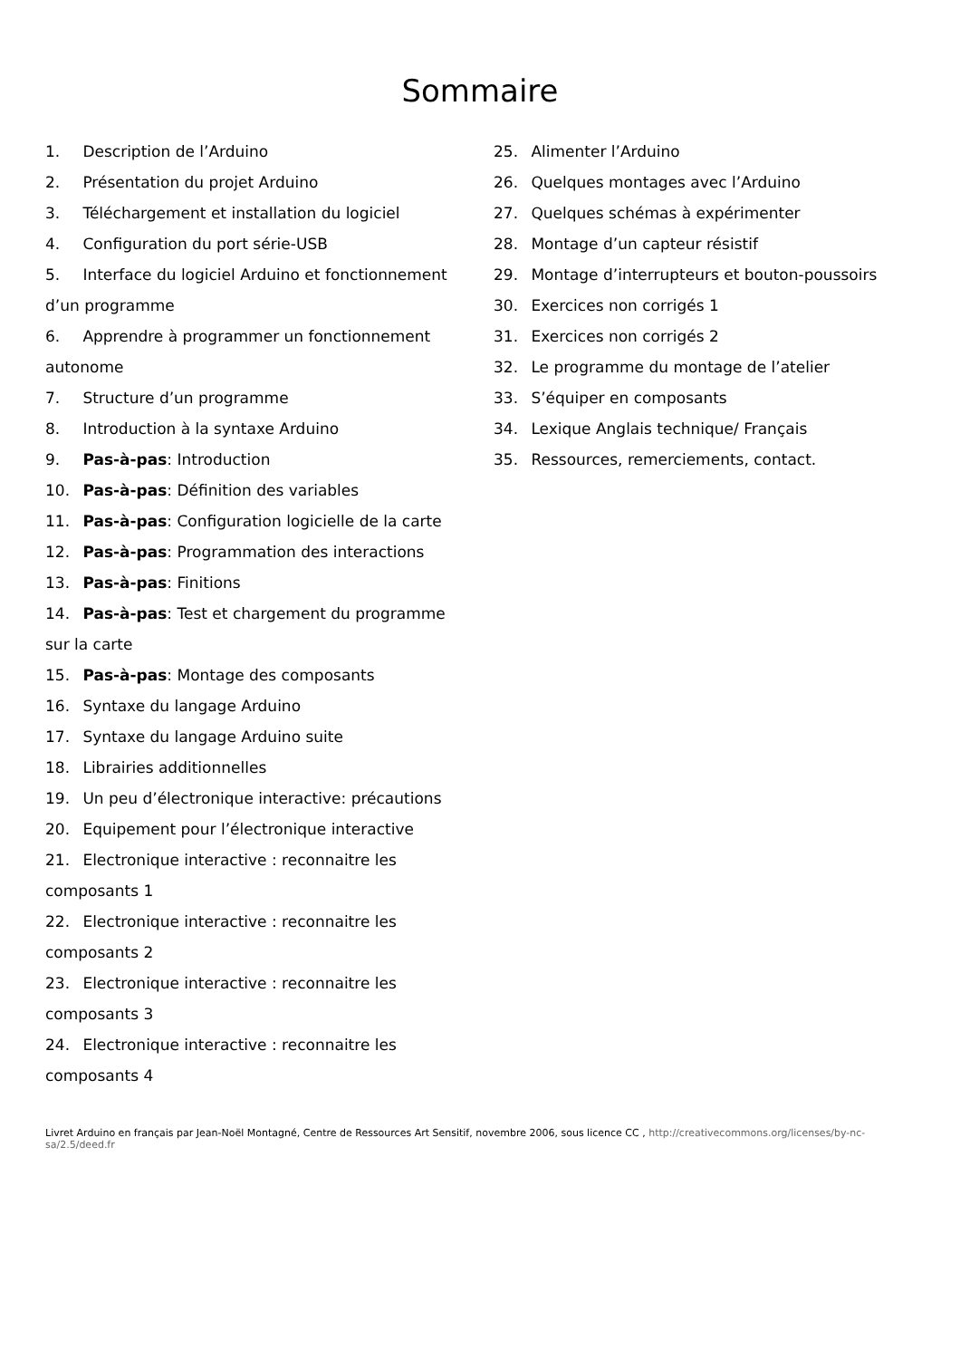Sommaire
1. Description de l’Arduino
2. Présentation du projet Arduino
3. Téléchargement et installation du logiciel
4. Configuration du port série-USB
5. Interface du logiciel Arduino et fonctionnement d’un programme
6. Apprendre à programmer un fonctionnement autonome
7. Structure d’un programme
8. Introduction à la syntaxe Arduino
9. Pas-à-pas: Introduction
10. Pas-à-pas: Définition des variables
11. Pas-à-pas: Configuration logicielle de la carte
12. Pas-à-pas: Programmation des interactions
13. Pas-à-pas: Finitions
14. Pas-à-pas: Test et chargement du programme sur la carte
15. Pas-à-pas: Montage des composants
16. Syntaxe du langage Arduino
17. Syntaxe du langage Arduino suite
18. Librairies additionnelles
19. Un peu d’électronique interactive: précautions
20. Equipement pour l’électronique interactive
21. Electronique interactive : reconnaitre les composants 1
22. Electronique interactive : reconnaitre les composants 2
23. Electronique interactive : reconnaitre les composants 3
24. Electronique interactive : reconnaitre les composants 4
25. Alimenter l’Arduino
26. Quelques montages avec l’Arduino
27. Quelques schémas à expérimenter
28. Montage d’un capteur résistif
29. Montage d’interrupteurs et bouton-poussoirs
30. Exercices non corrigés 1
31. Exercices non corrigés 2
32. Le programme du montage de l’atelier
33. S’équiper en composants
34. Lexique Anglais technique/ Français
35. Ressources, remerciements, contact.
Livret Arduino en français par Jean-Noël Montagné, Centre de Ressources Art Sensitif, novembre 2006, sous licence CC , http://creativecommons.org/licenses/by-nc-sa/2.5/deed.fr